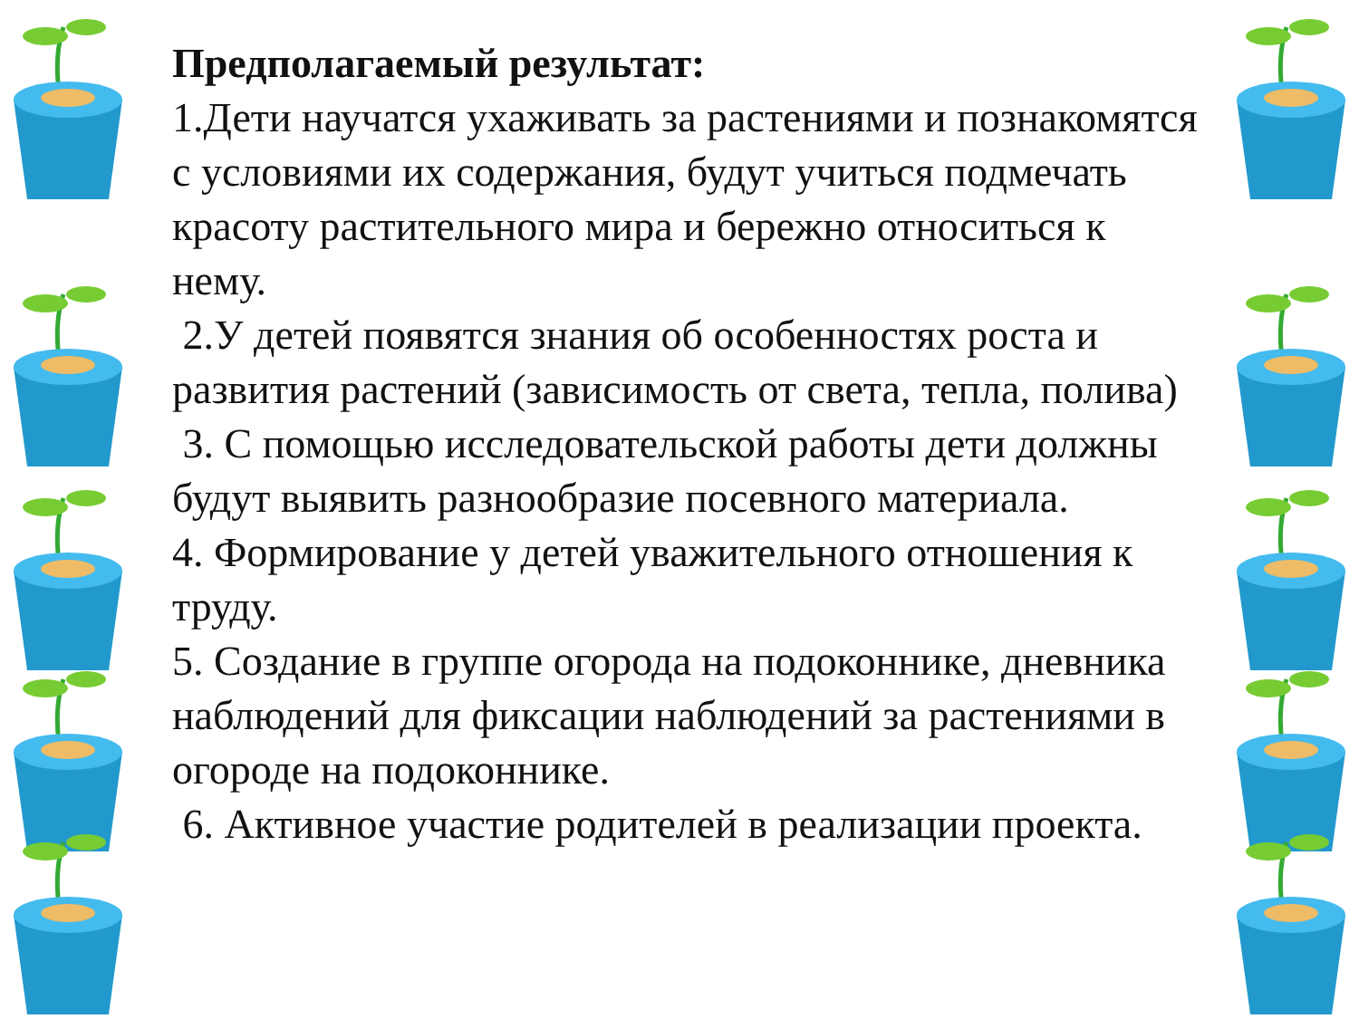Предполагаемый результат:
1.Дети научатся ухаживать за растениями и познакомятся с условиями их содержания, будут учиться подмечать красоту растительного мира и бережно относиться к нему.
2.У детей появятся знания об особенностях роста и развития растений (зависимость от света, тепла, полива)
3. С помощью исследовательской работы дети должны будут выявить разнообразие посевного материала.
4. Формирование у детей уважительного отношения к труду.
5. Создание в группе огорода на подоконнике, дневника наблюдений для фиксации наблюдений за растениями в огороде на подоконнике.
6. Активное участие родителей в реализации проекта.